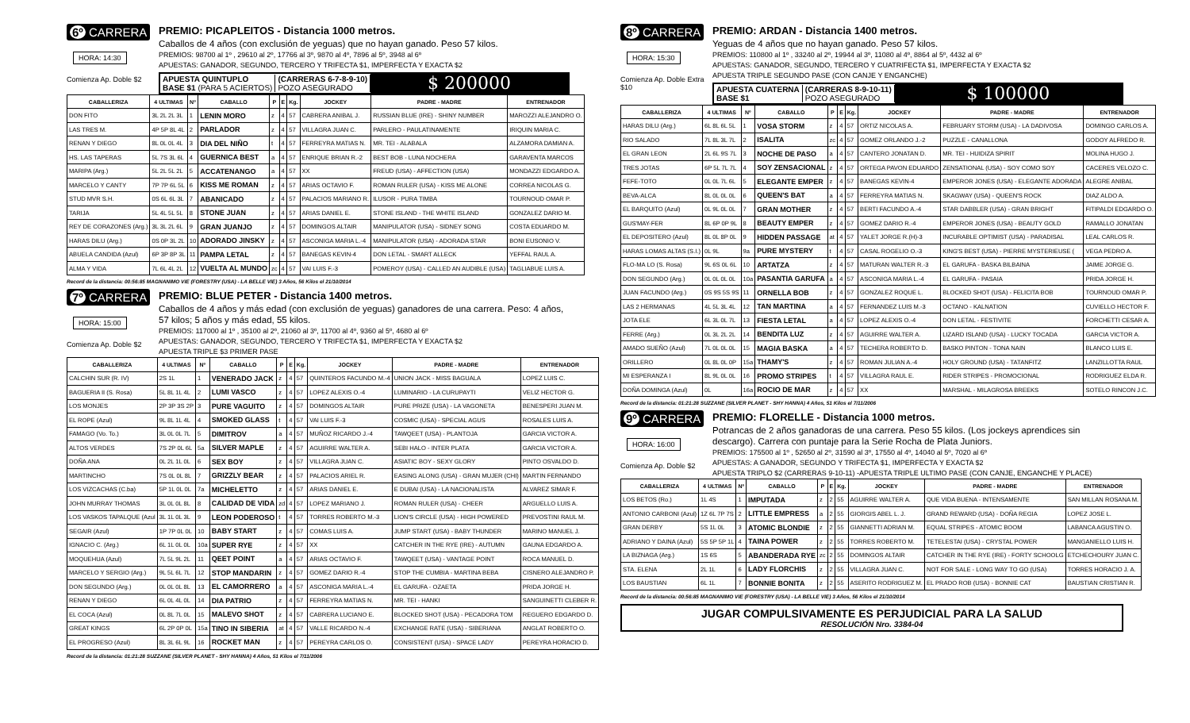6º CARRERA
HORA: 14:30
Comienza Ap. Doble $2
PREMIO: PICAPLEITOS - Distancia 1000 metros.
Caballos de 4 años (con exclusión de yeguas) que no hayan ganado. Peso 57 kilos.
PREMIOS: 98700 al 1º , 29610 al 2º, 17766 al 3º, 9870 al 4º, 7896 al 5º, 3948 al 6º
APUESTAS: GANADOR, SEGUNDO, TERCERO Y TRIFECTA $1, IMPERFECTA Y EXACTA $2
APUESTA QUINTUPLO
BASE $1 (PARA 5 ACIERTOS)
(CARRERAS 6-7-8-9-10)
POZO ASEGURADO
$ 200000
| CABALLERIZA | 4 ULTIMAS | Nº | CABALLO | P | E | Kg. | JOCKEY | PADRE - MADRE | ENTRENADOR |
| --- | --- | --- | --- | --- | --- | --- | --- | --- | --- |
| DON FITO | 3L 2L 2L 3L | 1 | LENIN MORO | z | 4 | 57 | CABRERA ANIBAL J. | RUSSIAN BLUE (IRE) - SHINY NUMBER | MAROZZI ALEJANDRO O. |
| LAS TRES M. | 4P 5P 8L 4L | 2 | PARLADOR | z | 4 | 57 | VILLAGRA JUAN C. | PARLERO - PAULATINAMENTE | IRIQUIN MARIA C. |
| RENAN Y DIEGO | 8L 0L 0L 4L | 3 | DIA DEL NIÑO | t | 4 | 57 | FERREYRA MATIAS N. | MR. TEI - ALABALA | ALZAMORA DAMIAN A. |
| HS. LAS TAPERAS | 5L 7S 3L 6L | 4 | GUERNICA BEST | a | 4 | 57 | ENRIQUE BRIAN R.-2 | BEST BOB - LUNA NOCHERA | GARAVENTA MARCOS |
| MARIPA (Arg.) | 5L 2L 5L 2L | 5 | ACCATENANGO | a | 4 | 57 | XX | FREUD (USA) - AFFECTION (USA) | MONDAZZI EDGARDO A. |
| MARCELO Y CANTY | 7P 7P 6L 5L | 6 | KISS ME ROMAN | z | 4 | 57 | ARIAS OCTAVIO F. | ROMAN RULER (USA) - KISS ME ALONE | CORREA NICOLAS G. |
| STUD MVR S.H. | 0S 6L 6L 3L | 7 | ABANICADO | z | 4 | 57 | PALACIOS MARIANO R. | ILUSOR - PURA TIMBA | TOURNOUD OMAR P. |
| TARIJA | 5L 4L 5L 5L | 8 | STONE JUAN | z | 4 | 57 | ARIAS DANIEL E. | STONE ISLAND - THE WHITE ISLAND | GONZALEZ DARIO M. |
| REY DE CORAZONES (Arg.) | 3L 3L 2L 6L | 9 | GRAN JUANJO | z | 4 | 57 | DOMINGOS ALTAIR | MANIPULATOR (USA) - SIDNEY SONG | COSTA EDUARDO M. |
| HARAS DILU (Arg.) | 0S 0P 3L 2L | 10 | ADORADO JINSKY | z | 4 | 57 | ASCONIGA MARIA L.-4 | MANIPULATOR (USA) - ADORADA STAR | BONI EUSONIO V. |
| ABUELA CANDIDA (Azul) | 6P 3P 8P 3L | 11 | PAMPA LETAL | z | 4 | 57 | BANEGAS KEVIN-4 | DON LETAL - SMART ALLECK | YEFFAL RAUL A. |
| ALMA Y VIDA | 7L 6L 4L 2L | 12 | VUELTA AL MUNDO | zc | 4 | 57 | VAI LUIS F.-3 | POMEROY (USA) - CALLED AN AUDIBLE (USA) | TAGLIABUE LUIS A. |
Record de la distancia: 00:56:85 MAGNANIMO VIE (FORESTRY (USA) - LA BELLE VIE) 3 Años, 56 Kilos el 21/10/2014
7º CARRERA
HORA: 15:00
Comienza Ap. Doble $2
PREMIO: BLUE PETER - Distancia 1400 metros.
Caballos de 4 años y más edad (con exclusión de yeguas) ganadores de una carrera. Peso: 4 años, 57 kilos; 5 años y más edad, 55 kilos.
PREMIOS: 117000 al 1º , 35100 al 2º, 21060 al 3º, 11700 al 4º, 9360 al 5º, 4680 al 6º
APUESTAS: GANADOR, SEGUNDO, TERCERO Y TRIFECTA $1, IMPERFECTA Y EXACTA $2
APUESTA TRIPLE $3 PRIMER PASE
| CABALLERIZA | 4 ULTIMAS | Nº | CABALLO | P | E | Kg. | JOCKEY | PADRE - MADRE | ENTRENADOR |
| --- | --- | --- | --- | --- | --- | --- | --- | --- | --- |
| CALCHIN SUR (R. IV) | 2S 1L | 1 | VENERADO JACK | z | 4 | 57 | QUINTEROS FACUNDO M.-4 | UNION JACK - MISS BAGUALA | LOPEZ LUIS C. |
| BAGUERIA II (S. Rosa) | 5L 8L 1L 4L | 2 | LUMI VASCO | z | 4 | 57 | LOPEZ ALEXIS O.-4 | LUMINARIO - LA CURUPAYTI | VELIZ HECTOR G. |
| LOS MONJES | 2P 3P 3S 2P | 3 | PURE VAGUITO | z | 4 | 57 | DOMINGOS ALTAIR | PURE PRIZE (USA) - LA VAGONETA | BENESPERI JUAN M. |
| EL ROPE (Azul) | 9L 8L 1L 4L | 4 | SMOKED GLASS | t | 4 | 57 | VAI LUIS F.-3 | COSMIC (USA) - SPECIAL AGUS | ROSALES LUIS A. |
| FAMAGO (Vo. To.) | 3L 0L 0L 7L | 5 | DIMITROV | a | 4 | 57 | MUÑOZ RICARDO J.-4 | TAWQEET (USA) - PLANTOJA | GARCIA VICTOR A. |
| ALTOS VERDES | 7S 2P 0L 6L | 5a | SILVER MAPLE | z | 4 | 57 | AGUIRRE WALTER A. | SEBI HALO - INTER PLATA | GARCIA VICTOR A. |
| DOÑA ANA | 0L 2L 1L 0L | 6 | SEX BOY | z | 4 | 57 | VILLAGRA JUAN C. | ASIATIC BOY - SEXY GLORY | PINTO OSVALDO D. |
| MARTINCHO | 7S 0L 0L 8L | 7 | GRIZZLY BEAR | z | 4 | 57 | PALACIOS ARIEL R. | EASING ALONG (USA) - GRAN MUJER (CHI) | MARTIN FERNANDO |
| LOS VIZCACHAS (C.ba) | 5P 1L 0L 0L | 7a | MICHELETTO | z | 4 | 57 | ARIAS DANIEL E. | E DUBAI (USA) - LA NACIONALISTA | ALVAREZ SIMAR F. |
| JOHN MURRAY THOMAS | 3L 0L 0L 8L | 8 | CALIDAD DE VIDA | zd | 4 | 57 | LOPEZ MARIANO J. | ROMAN RULER (USA) - CHEER | ARGUELLO LUIS A. |
| LOS VASKOS TAPALQUE (Azul | 3L 1L 0L 3L | 9 | LEON PODEROSO | t | 4 | 57 | TORRES ROBERTO M.-3 | LION'S CIRCLE (USA) - HIGH POWERED | PREVOSTINI RAUL M. |
| SEGAIR (Azul) | 1P 7P 0L 0L | 10 | BABY START | z | 4 | 57 | COMAS LUIS A. | JUMP START (USA) - BABY THUNDER | MARINO MANUEL J. |
| IGNACIO C. (Arg.) | 6L 1L 0L 0L | 10a | SUPER RYE | z | 4 | 57 | XX | CATCHER IN THE RYE (IRE) - AUTUMN | GAUNA EDGARDO A. |
| MOQUEHUA (Azul) | 7L 5L 9L 2L | 11 | QEET POINT | a | 4 | 57 | ARIAS OCTAVIO F. | TAWQEET (USA) - VANTAGE POINT | ROCA MANUEL D. |
| MARCELO Y SERGIO (Arg.) | 9L 5L 6L 7L | 12 | STOP MANDARIN | z | 4 | 57 | GOMEZ DARIO R.-4 | STOP THE CUMBIA - MARTINA BEBA | CISNERO ALEJANDRO P. |
| DON SEGUNDO (Arg.) | 0L 0L 0L 8L | 13 | EL CAMORRERO | a | 4 | 57 | ASCONIGA MARIA L.-4 | EL GARUFA - OZAETA | PRIDA JORGE H. |
| RENAN Y DIEGO | 6L 0L 4L 0L | 14 | DIA PATRIO | z | 4 | 57 | FERREYRA MATIAS N. | MR. TEI - HANKI | SANGUINETTI CLEBER R. |
| EL COCA (Azul) | 0L 8L 7L 0L | 15 | MALEVO SHOT | z | 4 | 57 | CABRERA LUCIANO E. | BLOCKED SHOT (USA) - PECADORA TOM | REGUERO EDGARDO D. |
| GREAT KINGS | 6L 2P 0P 0L | 15a | TINO IN SIBERIA | at | 4 | 57 | VALLE RICARDO N.-4 | EXCHANGE RATE (USA) - SIBERIANA | ANGLAT ROBERTO O. |
| EL PROGRESO (Azul) | 8L 3L 6L 9L | 16 | ROCKET MAN | z | 4 | 57 | PEREYRA CARLOS O. | CONSISTENT (USA) - SPACE LADY | PEREYRA HORACIO D. |
Record de la distancia: 01:21:28 SUZZANE (SILVER PLANET - SHY HANNA) 4 Años, 51 Kilos el 7/11/2006
8º CARRERA
HORA: 15:30
Comienza Ap. Doble Extra $10
PREMIO: ARDAN - Distancia 1400 metros.
Yeguas de 4 años que no hayan ganado. Peso 57 kilos.
PREMIOS: 110800 al 1º , 33240 al 2º, 19944 al 3º, 11080 al 4º, 8864 al 5º, 4432 al 6º
APUESTAS: GANADOR, SEGUNDO, TERCERO Y CUATRIFECTA $1, IMPERFECTA Y EXACTA $2
APUESTA TRIPLE SEGUNDO PASE (CON CANJE Y ENGANCHE)
APUESTA CUATERNA
BASE $1
(CARRERAS 8-9-10-11)
POZO ASEGURADO
$ 100000
| CABALLERIZA | 4 ULTIMAS | Nº | CABALLO | P | E | Kg. | JOCKEY | PADRE - MADRE | ENTRENADOR |
| --- | --- | --- | --- | --- | --- | --- | --- | --- | --- |
| HARAS DILU (Arg.) | 6L 8L 6L 5L | 1 | VOSA STORM | z | 4 | 57 | ORTIZ NICOLAS A. | FEBRUARY STORM (USA) - LA DADIVOSA | DOMINGO CARLOS A. |
| RIO SALADO | 7L 8L 3L 7L | 2 | ISALITA | zc | 4 | 57 | GOMEZ ORLANDO J.-2 | PUZZLE - CANALLONA | GODOY ALFREDO R. |
| EL GRAN LEON | 2L 6L 9S 7L | 3 | NOCHE DE PASO | a | 4 | 57 | CANTERO JONATAN D. | MR. TEI - HUIDIZA SPIRIT | MOLINA HUGO J. |
| TRES JOTAS | 6P 5L 7L 7L | 4 | SOY ZENSACIONAL | z | 4 | 57 | ORTEGA PAVON EDUARDO | ZENSATIONAL (USA) - SOY COMO SOY | CACERES VELOZO C. |
| FEFE-TOTO | 0L 0L 7L 6L | 5 | ELEGANTE EMPER | z | 4 | 57 | BANEGAS KEVIN-4 | EMPEROR JONES (USA) - ELEGANTE ADORADA | ALEGRE ANIBAL |
| BEVA-ALCA | 8L 0L 0L 0L | 6 | QUEEN'S BAT | a | 4 | 57 | FERREYRA MATIAS N. | SKAGWAY (USA) - QUEEN'S ROCK | DIAZ ALDO A. |
| EL BARQUITO (Azul) | 0L 9L 0L 0L | 7 | GRAN MOTHER | z | 4 | 57 | BERTI FACUNDO A.-4 | STAR DABBLER (USA) - GRAN BRIGHT | FITIPALDI EDGARDO O. |
| GUS'MAY-FER | 8L 6P 0P 9L | 8 | BEAUTY EMPER | z | 4 | 57 | GOMEZ DARIO R.-4 | EMPEROR JONES (USA) - BEAUTY GOLD | RAMALLO JONATAN |
| EL DEPOSITERO (Azul) | 8L 0L 8P 0L | 9 | HIDDEN PASSAGE | at | 4 | 57 | YALET JORGE R.(H)-3 | INCURABLE OPTIMIST (USA) - PARADISAL | LEAL CARLOS R. |
| HARAS LOMAS ALTAS (S.I.) | 0L 9L | 9a | PURE MYSTERY | t | 4 | 57 | CASAL ROGELIO O.-3 | KING'S BEST (USA) - PIERRE MYSTERIEUSE ( | VEGA PEDRO A. |
| FLO-MA LO (S. Rosa) | 9L 6S 0L 6L | 10 | ARTATZA | z | 4 | 57 | MATURAN WALTER R.-3 | EL GARUFA - BASKA BILBAINA | JAIME JORGE G. |
| DON SEGUNDO (Arg.) | 0L 0L 0L 0L | 10a | PASANTIA GARUFA | a | 4 | 57 | ASCONIGA MARIA L.-4 | EL GARUFA - PASAIA | PRIDA JORGE H. |
| JUAN FACUNDO (Arg.) | 0S 9S 5S 9S | 11 | ORNELLA BOB | z | 4 | 57 | GONZALEZ ROQUE L. | BLOCKED SHOT (USA) - FELICITA BOB | TOURNOUD OMAR P. |
| LAS 2 HERMANAS | 4L 5L 3L 4L | 12 | TAN MARTINA | a | 4 | 57 | FERNANDEZ LUIS M.-3 | OCTANO - KALNATION | CUVIELLO HECTOR F. |
| JOTA ELE | 6L 3L 0L 7L | 13 | FIESTA LETAL | a | 4 | 57 | LOPEZ ALEXIS O.-4 | DON LETAL - FESTIVITE | FORCHETTI CESAR A. |
| FERRE (Arg.) | 0L 3L 2L 2L | 14 | BENDITA LUZ | z | 4 | 57 | AGUIRRE WALTER A. | LIZARD ISLAND (USA) - LUCKY TOCADA | GARCIA VICTOR A. |
| AMADO SUEÑO (Azul) | 7L 0L 0L 0L | 15 | MAGIA BASKA | a | 4 | 57 | TECHERA ROBERTO D. | BASKO PINTON - TONA NAIN | BLANCO LUIS E. |
| ORILLERO | 0L 8L 0L 0P | 15a | THAMY'S | z | 4 | 57 | ROMAN JULIAN A.-4 | HOLY GROUND (USA) - TATANFITZ | LANZILLOTTA RAUL |
| MI ESPERANZA I | 8L 9L 0L 0L | 16 | PROMO STRIPES | t | 4 | 57 | VILLAGRA RAUL E. | RIDER STRIPES - PROMOCIONAL | RODRIGUEZ ELDA R. |
| DOÑA DOMINGA (Azul) | 0L | 16a | ROCIO DE MAR | z | 4 | 57 | XX | MARSHAL - MILAGROSA BREEKS | SOTELO RINCON J.C. |
Record de la distancia: 01:21:28 SUZZANE (SILVER PLANET - SHY HANNA) 4 Años, 51 Kilos el 7/11/2006
9º CARRERA
HORA: 16:00
Comienza Ap. Doble $2
PREMIO: FLORELLE - Distancia 1000 metros.
Potrancas de 2 años ganadoras de una carrera. Peso 55 kilos. (Los jockeys aprendices sin descargo). Carrera con puntaje para la Serie Rocha de Plata Juniors.
PREMIOS: 175500 al 1º , 52650 al 2º, 31590 al 3º, 17550 al 4º, 14040 al 5º, 7020 al 6º
APUESTAS: A GANADOR, SEGUNDO Y TRIFECTA $1, IMPERFECTA Y EXACTA $2
APUESTA TRIPLO $2 (CARRERAS 9-10-11) -APUESTA TRIPLE ULTIMO PASE (CON CANJE, ENGANCHE Y PLACE)
| CABALLERIZA | 4 ULTIMAS | Nº | CABALLO | P | E | Kg. | JOCKEY | PADRE - MADRE | ENTRENADOR |
| --- | --- | --- | --- | --- | --- | --- | --- | --- | --- |
| LOS BETOS (Ro.) | 1L 4S | 1 | IMPUTADA | z | 2 | 55 | AGUIRRE WALTER A. | QUE VIDA BUENA - INTENSAMENTE | SAN MILLAN ROSANA M. |
| ANTONIO CARBONI (Azul) | 1Z 6L 7P 7S | 2 | LITTLE EMPRESS | a | 2 | 55 | GIORGIS ABEL L. J. | GRAND REWARD (USA) - DOÑA REGIA | LOPEZ JOSE L. |
| GRAN DERBY | 5S 1L 0L | 3 | ATOMIC BLONDIE | z | 2 | 55 | GIANNETTI ADRIAN M. | EQUAL STRIPES - ATOMIC BOOM | LABANCA AGUSTIN O. |
| ADRIANO Y DAINA (Azul) | 5S 5P 5P 1L | 4 | TAINA POWER | z | 2 | 55 | TORRES ROBERTO M. | TETELESTAI (USA) - CRYSTAL POWER | MANGANIELLO LUIS H. |
| LA BIZNAGA (Arg.) | 1S 6S | 5 | ABANDERADA RYE | zc | 2 | 55 | DOMINGOS ALTAIR | CATCHER IN THE RYE (IRE) - FORTY SCHOOLG | ETCHECHOURY JUAN C. |
| STA. ELENA | 2L 1L | 6 | LADY FLORCHIS | z | 2 | 55 | VILLAGRA JUAN C. | NOT FOR SALE - LONG WAY TO GO (USA) | TORRES HORACIO J. A. |
| LOS BAUSTIAN | 6L 1L | 7 | BONNIE BONITA | z | 2 | 55 | ASERITO RODRIGUEZ M. | EL PRADO ROB (USA) - BONNIE CAT | BAUSTIAN CRISTIAN R. |
Record de la distancia: 00:56:85 MAGNANIMO VIE (FORESTRY (USA) - LA BELLE VIE) 3 Años, 56 Kilos el 21/10/2014
JUGAR COMPULSIVAMENTE ES PERJUDICIAL PARA LA SALUD
RESOLUCIÓN Nro. 3384-04